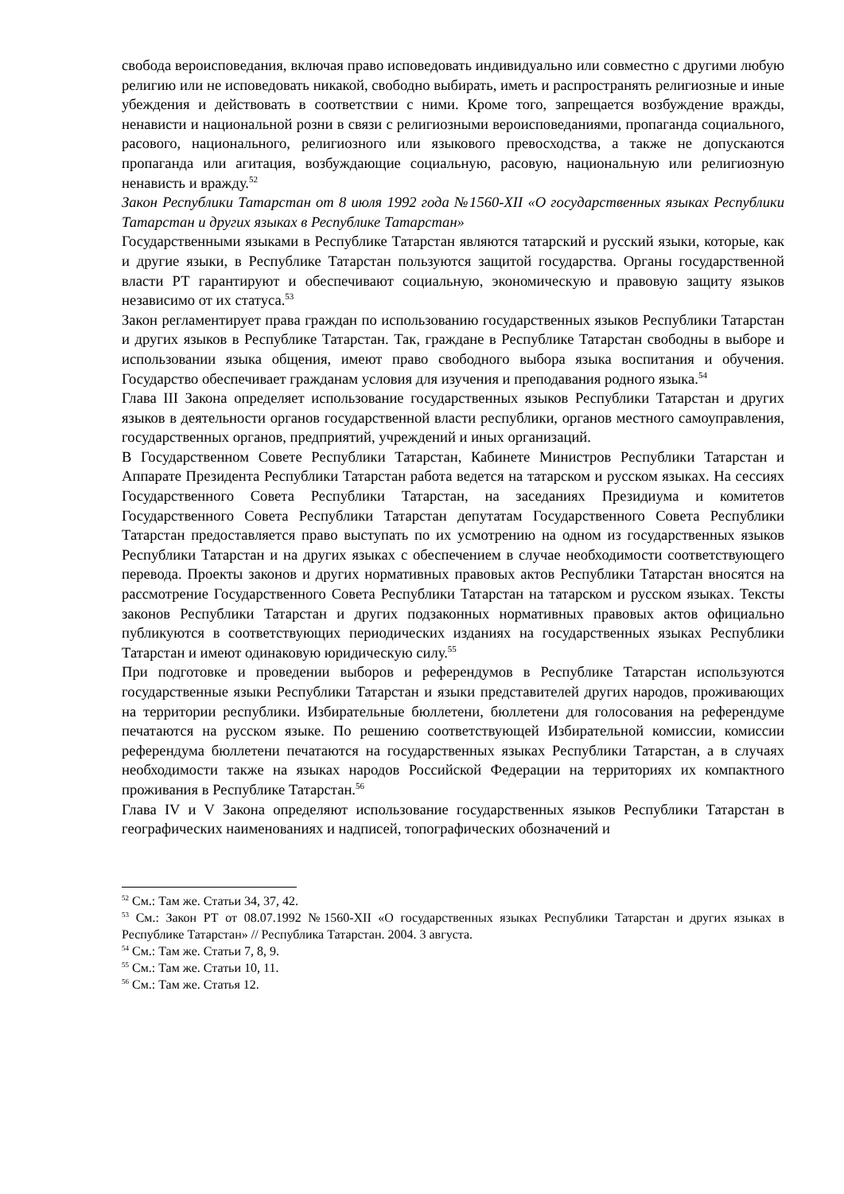свобода вероисповедания, включая право исповедовать индивидуально или совместно с другими любую религию или не исповедовать никакой, свободно выбирать, иметь и распространять религиозные и иные убеждения и действовать в соответствии с ними. Кроме того, запрещается возбуждение вражды, ненависти и национальной розни в связи с религиозными вероисповеданиями, пропаганда социального, расового, национального, религиозного или языкового превосходства, а также не допускаются пропаганда или агитация, возбуждающие социальную, расовую, национальную или религиозную ненависть и вражду.<sup>52</sup>
Закон Республики Татарстан от 8 июля 1992 года №1560-XII «О государственных языках Республики Татарстан и других языках в Республике Татарстан»
Государственными языками в Республике Татарстан являются татарский и русский языки, которые, как и другие языки, в Республике Татарстан пользуются защитой государства. Органы государственной власти РТ гарантируют и обеспечивают социальную, экономическую и правовую защиту языков независимо от их статуса.<sup>53</sup>
Закон регламентирует права граждан по использованию государственных языков Республики Татарстан и других языков в Республике Татарстан. Так, граждане в Республике Татарстан свободны в выборе и использовании языка общения, имеют право свободного выбора языка воспитания и обучения. Государство обеспечивает гражданам условия для изучения и преподавания родного языка.<sup>54</sup>
Глава III Закона определяет использование государственных языков Республики Татарстан и других языков в деятельности органов государственной власти республики, органов местного самоуправления, государственных органов, предприятий, учреждений и иных организаций.
В Государственном Совете Республики Татарстан, Кабинете Министров Республики Татарстан и Аппарате Президента Республики Татарстан работа ведется на татарском и русском языках. На сессиях Государственного Совета Республики Татарстан, на заседаниях Президиума и комитетов Государственного Совета Республики Татарстан депутатам Государственного Совета Республики Татарстан предоставляется право выступать по их усмотрению на одном из государственных языков Республики Татарстан и на других языках с обеспечением в случае необходимости соответствующего перевода. Проекты законов и других нормативных правовых актов Республики Татарстан вносятся на рассмотрение Государственного Совета Республики Татарстан на татарском и русском языках. Тексты законов Республики Татарстан и других подзаконных нормативных правовых актов официально публикуются в соответствующих периодических изданиях на государственных языках Республики Татарстан и имеют одинаковую юридическую силу.<sup>55</sup>
При подготовке и проведении выборов и референдумов в Республике Татарстан используются государственные языки Республики Татарстан и языки представителей других народов, проживающих на территории республики. Избирательные бюллетени, бюллетени для голосования на референдуме печатаются на русском языке. По решению соответствующей Избирательной комиссии, комиссии референдума бюллетени печатаются на государственных языках Республики Татарстан, а в случаях необходимости также на языках народов Российской Федерации на территориях их компактного проживания в Республике Татарстан.<sup>56</sup>
Глава IV и V Закона определяют использование государственных языков Республики Татарстан в географических наименованиях и надписей, топографических обозначений и
<sup>52</sup> См.: Там же. Статьи 34, 37, 42.
<sup>53</sup> См.: Закон РТ от 08.07.1992 №1560-XII «О государственных языках Республики Татарстан и других языках в Республике Татарстан» // Республика Татарстан. 2004. 3 августа.
<sup>54</sup> См.: Там же. Статьи 7, 8, 9.
<sup>55</sup> См.: Там же. Статьи 10, 11.
<sup>56</sup> См.: Там же. Статья 12.